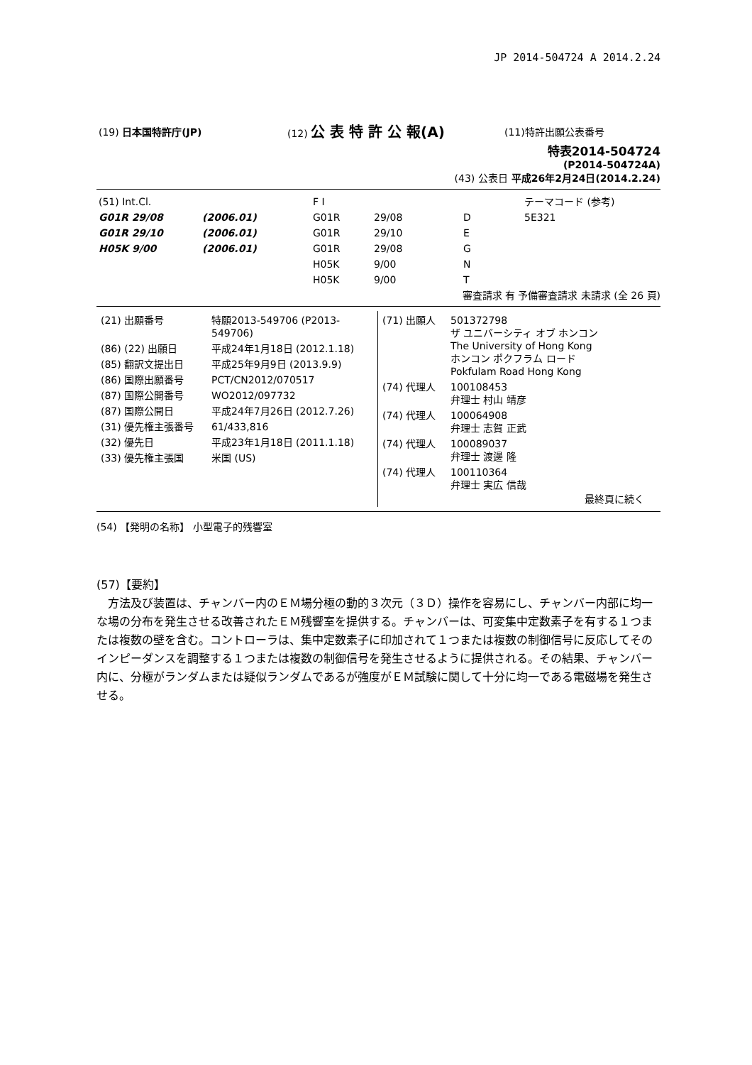JP 2014-504724 A 2014.2.24
| (19) 日本国特許庁(JP) | (12) 公 表 特 許 公 報(A) | (11)特許出願公表番号 |
特表2014-504724
(P2014-504724A)
(43) 公表日 平成26年2月24日(2014.2.24)
| (51) Int.Cl. | | F I | | | テーマコード (参考) |
| G01R 29/08 | (2006.01) | G01R | 29/08 | D | 5E321 |
| G01R 29/10 | (2006.01) | G01R | 29/10 | E | |
| H05K 9/00 | (2006.01) | G01R | 29/08 | G | |
| | | H05K | 9/00 | N | |
| | | H05K | 9/00 | T | |
審査請求 有 予備審査請求 未請求 (全 26 頁)
| / (21) 出願番号 / 特願2013-549706 (P2013-549706) / / (86) (22) 出願日 / 平成24年1月18日 (2012.1.18) / / (85) 翻訳文提出日 / 平成25年9月9日 (2013.9.9) / / (86) 国際出願番号 / PCT/CN2012/070517 / / (87) 国際公開番号 / WO2012/097732 / / (87) 国際公開日 / 平成24年7月26日 (2012.7.26) / / (31) 優先権主張番号 / 61/433,816 / / (32) 優先日 / 平成23年1月18日 (2011.1.18) / / (33) 優先権主張国 / 米国 (US) / | / (71) 出願人 / 501372798 ザ ユニバーシティ オブ ホンコン The University of Hong Kong ホンコン ポクフラム ロード Pokfulam Road Hong Kong / / (74) 代理人 / 100108453 弁理士 村山 靖彦 / / (74) 代理人 / 100064908 弁理士 志賀 正武 / / (74) 代理人 / 100089037 弁理士 渡邊 隆 / / (74) 代理人 / 100110364 弁理士 実広 信哉 / 最終頁に続く |
(54) 【発明の名称】 小型電子的残響室
(57)【要約】
　方法及び装置は、チャンバー内のＥＭ場分極の動的３次元（３Ｄ）操作を容易にし、チャンバー内部に均一な場の分布を発生させる改善されたＥＭ残響室を提供する。チャンバーは、可変集中定数素子を有する１つまたは複数の壁を含む。コントローラは、集中定数素子に印加されて１つまたは複数の制御信号に反応してそのインピーダンスを調整する１つまたは複数の制御信号を発生させるように提供される。その結果、チャンバー内に、分極がランダムまたは疑似ランダムであるが強度がＥＭ試験に関して十分に均一である電磁場を発生させる。